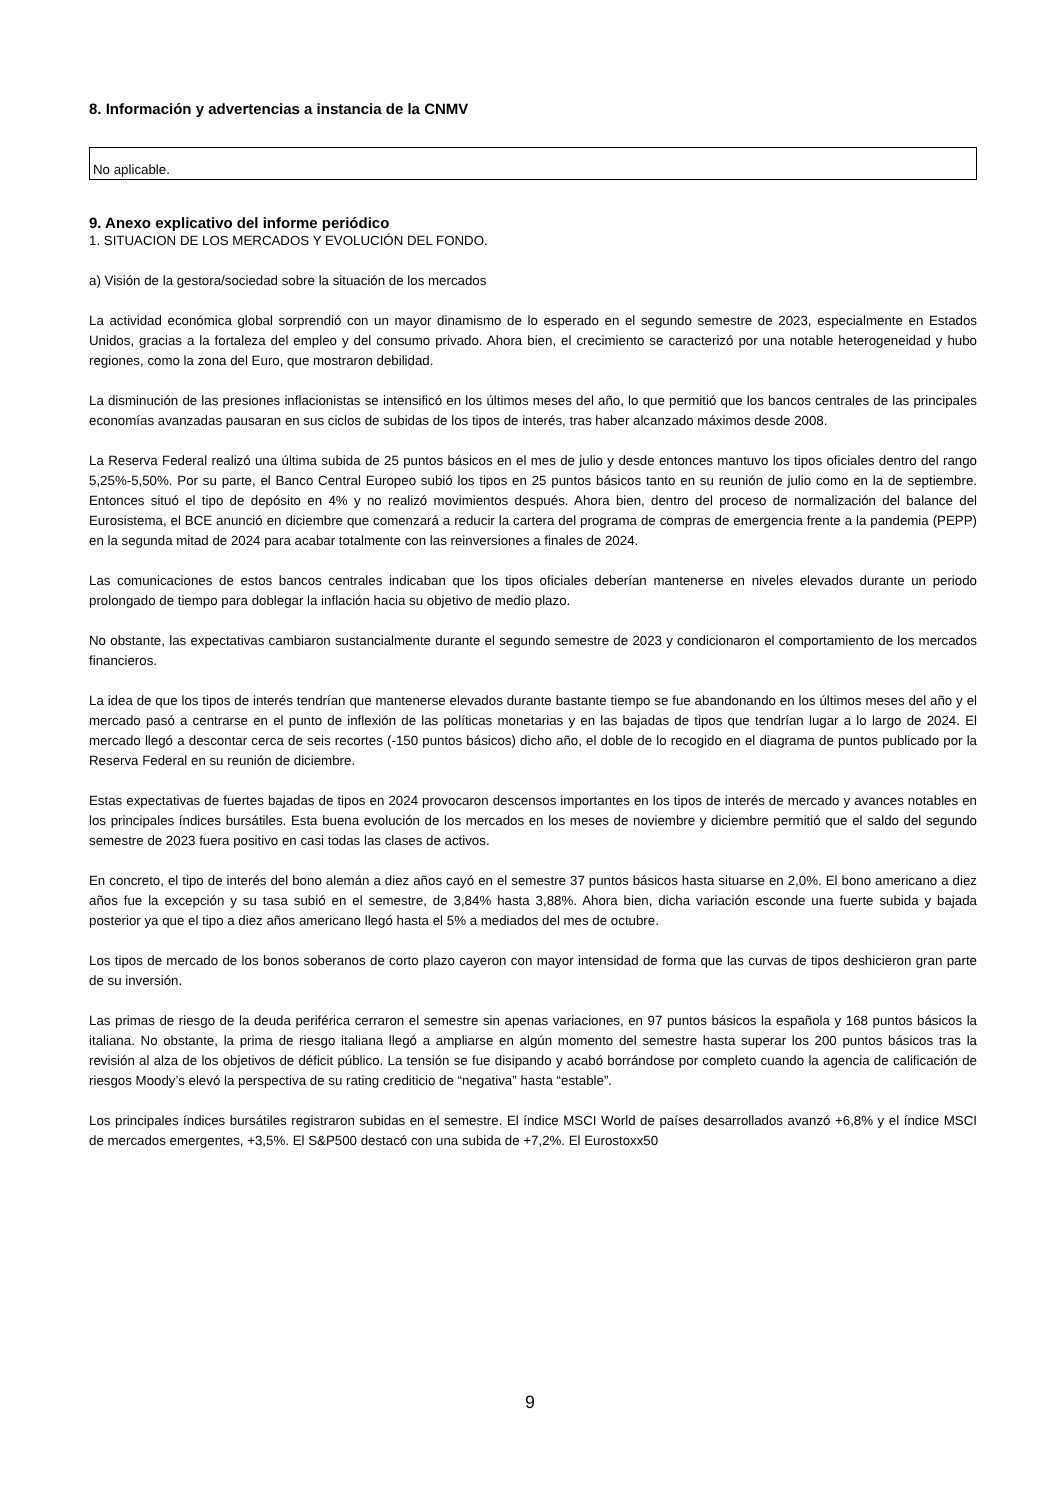8. Información y advertencias a instancia de la CNMV
No aplicable.
9. Anexo explicativo del informe periódico
1. SITUACION DE LOS MERCADOS Y EVOLUCIÓN DEL FONDO.
a) Visión de la gestora/sociedad sobre la situación de los mercados
La actividad económica global sorprendió con un mayor dinamismo de lo esperado en el segundo semestre de 2023, especialmente en Estados Unidos, gracias a la fortaleza del empleo y del consumo privado. Ahora bien, el crecimiento se caracterizó por una notable heterogeneidad y hubo regiones, como la zona del Euro, que mostraron debilidad.
La disminución de las presiones inflacionistas se intensificó en los últimos meses del año, lo que permitió que los bancos centrales de las principales economías avanzadas pausaran en sus ciclos de subidas de los tipos de interés, tras haber alcanzado máximos desde 2008.
La Reserva Federal realizó una última subida de 25 puntos básicos en el mes de julio y desde entonces mantuvo los tipos oficiales dentro del rango 5,25%-5,50%. Por su parte, el Banco Central Europeo subió los tipos en 25 puntos básicos tanto en su reunión de julio como en la de septiembre. Entonces situó el tipo de depósito en 4% y no realizó movimientos después. Ahora bien, dentro del proceso de normalización del balance del Eurosistema, el BCE anunció en diciembre que comenzará a reducir la cartera del programa de compras de emergencia frente a la pandemia (PEPP) en la segunda mitad de 2024 para acabar totalmente con las reinversiones a finales de 2024.
Las comunicaciones de estos bancos centrales indicaban que los tipos oficiales deberían mantenerse en niveles elevados durante un periodo prolongado de tiempo para doblegar la inflación hacia su objetivo de medio plazo.
No obstante, las expectativas cambiaron sustancialmente durante el segundo semestre de 2023 y condicionaron el comportamiento de los mercados financieros.
La idea de que los tipos de interés tendrían que mantenerse elevados durante bastante tiempo se fue abandonando en los últimos meses del año y el mercado pasó a centrarse en el punto de inflexión de las políticas monetarias y en las bajadas de tipos que tendrían lugar a lo largo de 2024. El mercado llegó a descontar cerca de seis recortes (-150 puntos básicos) dicho año, el doble de lo recogido en el diagrama de puntos publicado por la Reserva Federal en su reunión de diciembre.
Estas expectativas de fuertes bajadas de tipos en 2024 provocaron descensos importantes en los tipos de interés de mercado y avances notables en los principales índices bursátiles. Esta buena evolución de los mercados en los meses de noviembre y diciembre permitió que el saldo del segundo semestre de 2023 fuera positivo en casi todas las clases de activos.
En concreto, el tipo de interés del bono alemán a diez años cayó en el semestre 37 puntos básicos hasta situarse en 2,0%. El bono americano a diez años fue la excepción y su tasa subió en el semestre, de 3,84% hasta 3,88%. Ahora bien, dicha variación esconde una fuerte subida y bajada posterior ya que el tipo a diez años americano llegó hasta el 5% a mediados del mes de octubre.
Los tipos de mercado de los bonos soberanos de corto plazo cayeron con mayor intensidad de forma que las curvas de tipos deshicieron gran parte de su inversión.
Las primas de riesgo de la deuda periférica cerraron el semestre sin apenas variaciones, en 97 puntos básicos la española y 168 puntos básicos la italiana. No obstante, la prima de riesgo italiana llegó a ampliarse en algún momento del semestre hasta superar los 200 puntos básicos tras la revisión al alza de los objetivos de déficit público. La tensión se fue disipando y acabó borrándose por completo cuando la agencia de calificación de riesgos Moody’s elevó la perspectiva de su rating crediticio de “negativa” hasta “estable”.
Los principales índices bursátiles registraron subidas en el semestre. El índice MSCI World de países desarrollados avanzó +6,8% y el índice MSCI de mercados emergentes, +3,5%. El S&P500 destacó con una subida de +7,2%. El Eurostoxx50
9